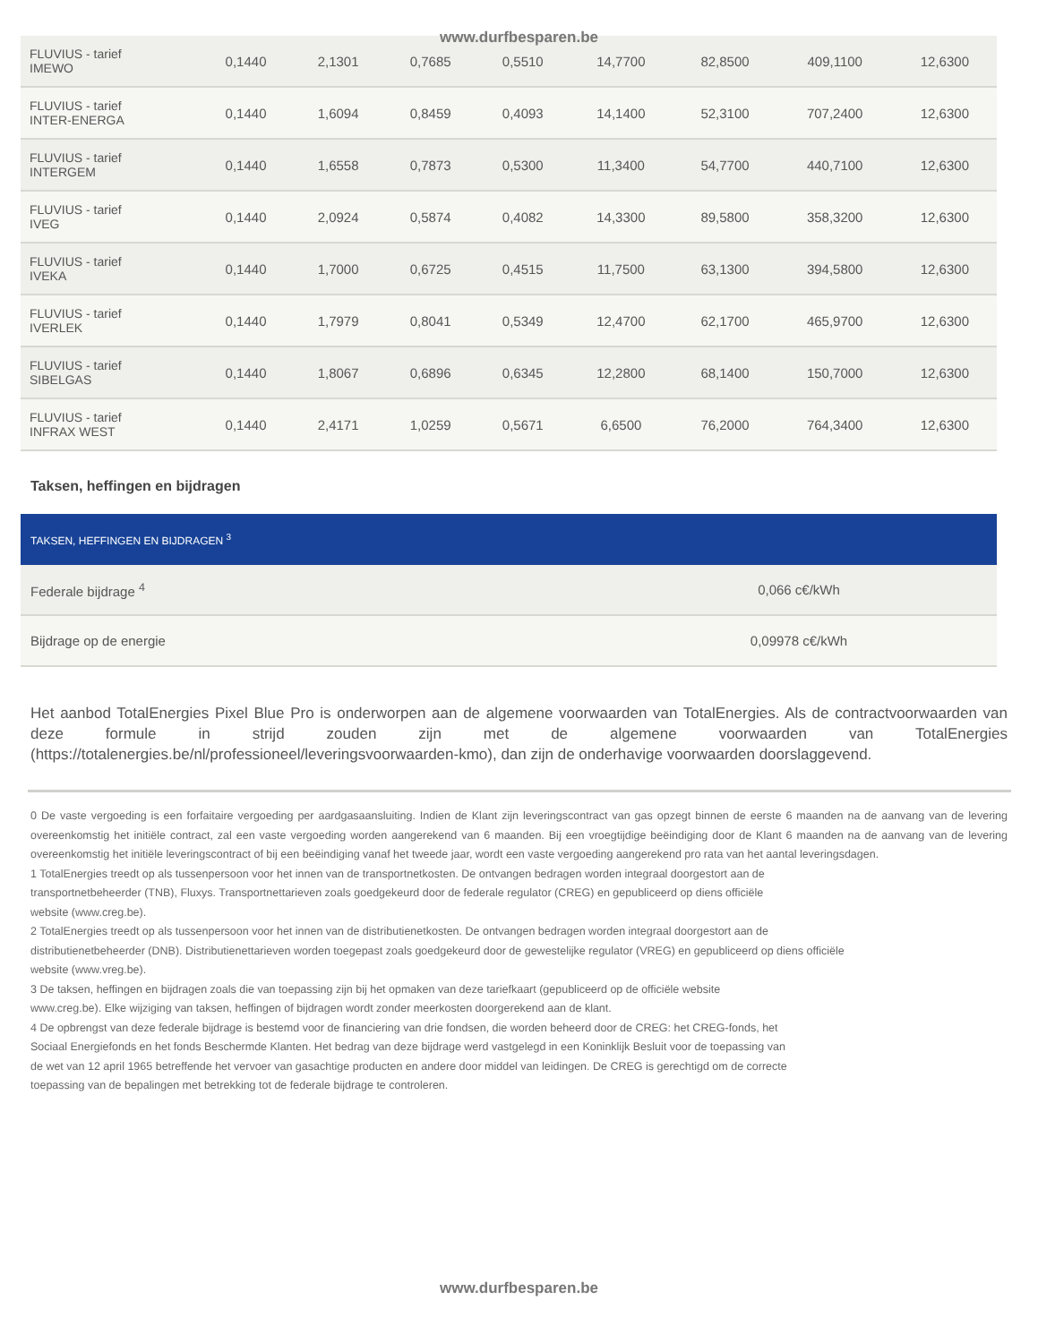www.durfbesparen.be
| FLUVIUS - tarief IMEWO | 0,1440 | 2,1301 | 0,7685 | 0,5510 | 14,7700 | 82,8500 | 409,1100 | 12,6300 |
| FLUVIUS - tarief INTER-ENERGA | 0,1440 | 1,6094 | 0,8459 | 0,4093 | 14,1400 | 52,3100 | 707,2400 | 12,6300 |
| FLUVIUS - tarief INTERGEM | 0,1440 | 1,6558 | 0,7873 | 0,5300 | 11,3400 | 54,7700 | 440,7100 | 12,6300 |
| FLUVIUS - tarief IVEG | 0,1440 | 2,0924 | 0,5874 | 0,4082 | 14,3300 | 89,5800 | 358,3200 | 12,6300 |
| FLUVIUS - tarief IVEKA | 0,1440 | 1,7000 | 0,6725 | 0,4515 | 11,7500 | 63,1300 | 394,5800 | 12,6300 |
| FLUVIUS - tarief IVERLEK | 0,1440 | 1,7979 | 0,8041 | 0,5349 | 12,4700 | 62,1700 | 465,9700 | 12,6300 |
| FLUVIUS - tarief SIBELGAS | 0,1440 | 1,8067 | 0,6896 | 0,6345 | 12,2800 | 68,1400 | 150,7000 | 12,6300 |
| FLUVIUS - tarief INFRAX WEST | 0,1440 | 2,4171 | 1,0259 | 0,5671 | 6,6500 | 76,2000 | 764,3400 | 12,6300 |
Taksen, heffingen en bijdragen
| TAKSEN, HEFFINGEN EN BIJDRAGEN <sup>3</sup> | |
| --- | --- |
| Federale bijdrage <sup>4</sup> | 0,066 c€/kWh |
| Bijdrage op de energie | 0,09978 c€/kWh |
Het aanbod TotalEnergies Pixel Blue Pro is onderworpen aan de algemene voorwaarden van TotalEnergies. Als de contractvoorwaarden van deze formule in strijd zouden zijn met de algemene voorwaarden van TotalEnergies (https://totalenergies.be/nl/professioneel/leveringsvoorwaarden-kmo), dan zijn de onderhavige voorwaarden doorslaggevend.
0 De vaste vergoeding is een forfaitaire vergoeding per aardgasaansluiting. Indien de Klant zijn leveringscontract van gas opzegt binnen de eerste 6 maanden na de aanvang van de levering overeenkomstig het initiële contract, zal een vaste vergoeding worden aangerekend van 6 maanden. Bij een vroegtijdige beëindiging door de Klant 6 maanden na de aanvang van de levering overeenkomstig het initiële leveringscontract of bij een beëindiging vanaf het tweede jaar, wordt een vaste vergoeding aangerekend pro rata van het aantal leveringsdagen.
1 TotalEnergies treedt op als tussenpersoon voor het innen van de transportnetkosten. De ontvangen bedragen worden integraal doorgestort aan de
transportnetbeheerder (TNB), Fluxys. Transportnettarieven zoals goedgekeurd door de federale regulator (CREG) en gepubliceerd op diens officiële
website (www.creg.be).
2 TotalEnergies treedt op als tussenpersoon voor het innen van de distributienetkosten. De ontvangen bedragen worden integraal doorgestort aan de
distributienetbeheerder (DNB). Distributienettarieven worden toegepast zoals goedgekeurd door de gewestelijke regulator (VREG) en gepubliceerd op diens officiële
website (www.vreg.be).
3 De taksen, heffingen en bijdragen zoals die van toepassing zijn bij het opmaken van deze tariefkaart (gepubliceerd op de officiële website
www.creg.be). Elke wijziging van taksen, heffingen of bijdragen wordt zonder meerkosten doorgerekend aan de klant.
4 De opbrengst van deze federale bijdrage is bestemd voor de financiering van drie fondsen, die worden beheerd door de CREG: het CREG-fonds, het
Sociaal Energiefonds en het fonds Beschermde Klanten. Het bedrag van deze bijdrage werd vastgelegd in een Koninklijk Besluit voor de toepassing van
de wet van 12 april 1965 betreffende het vervoer van gasachtige producten en andere door middel van leidingen. De CREG is gerechtigd om de correcte
toepassing van de bepalingen met betrekking tot de federale bijdrage te controleren.
www.durfbesparen.be